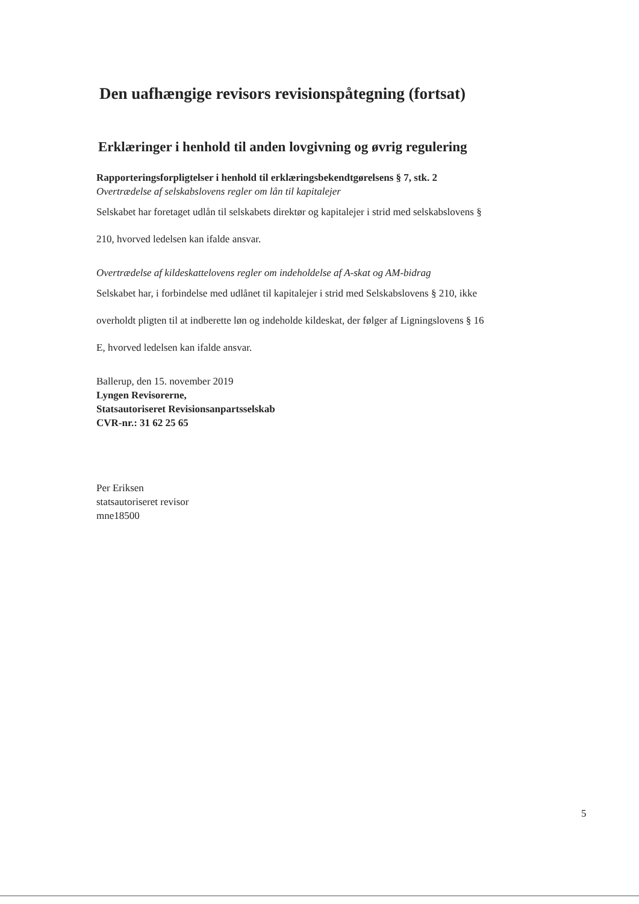Den uafhængige revisors revisionspåtegning (fortsat)
Erklæringer i henhold til anden lovgivning og øvrig regulering
Rapporteringsforpligtelser i henhold til erklæringsbekendtgørelsens § 7, stk. 2
Overtrædelse af selskabslovens regler om lån til kapitalejer
Selskabet har foretaget udlån til selskabets direktør og kapitalejer i strid med selskabslovens §
210, hvorved ledelsen kan ifalde ansvar.
Overtrædelse af kildeskattelovens regler om indeholdelse af A-skat og AM-bidrag
Selskabet har, i forbindelse med udlånet til kapitalejer i strid med Selskabslovens § 210, ikke
overholdt pligten til at indberette løn og indeholde kildeskat, der følger af Ligningslovens § 16
E, hvorved ledelsen kan ifalde ansvar.
Ballerup, den 15. november 2019
Lyngen Revisorerne,
Statsautoriseret Revisionsanpartsselskab
CVR-nr.: 31 62 25 65
Per Eriksen
statsautoriseret revisor
mne18500
5